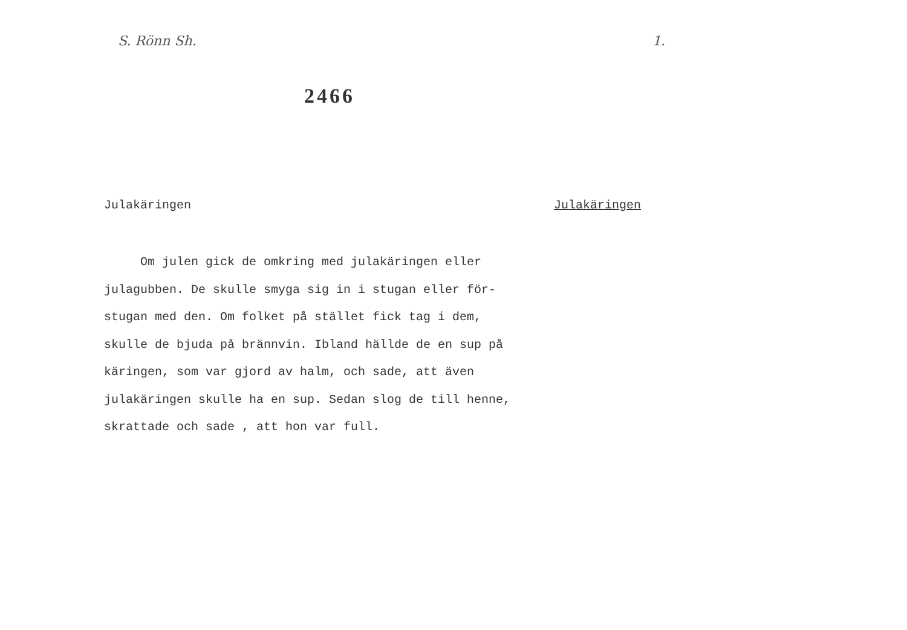S. Rönn Sh. 1.
2466
Julakäringen Julakäringen
Om julen gick de omkring med julakäringen eller
julagubben. De skulle smyga sig in i stugan eller för-
stugan med den. Om folket på stället fick tag i dem,
skulle de bjuda på brännvin. Ibland hällde de en sup på
käringen, som var gjord av halm, och sade, att även
julakäringen skulle ha en sup. Sedan slog de till henne,
skrattade och sade , att hon var full.